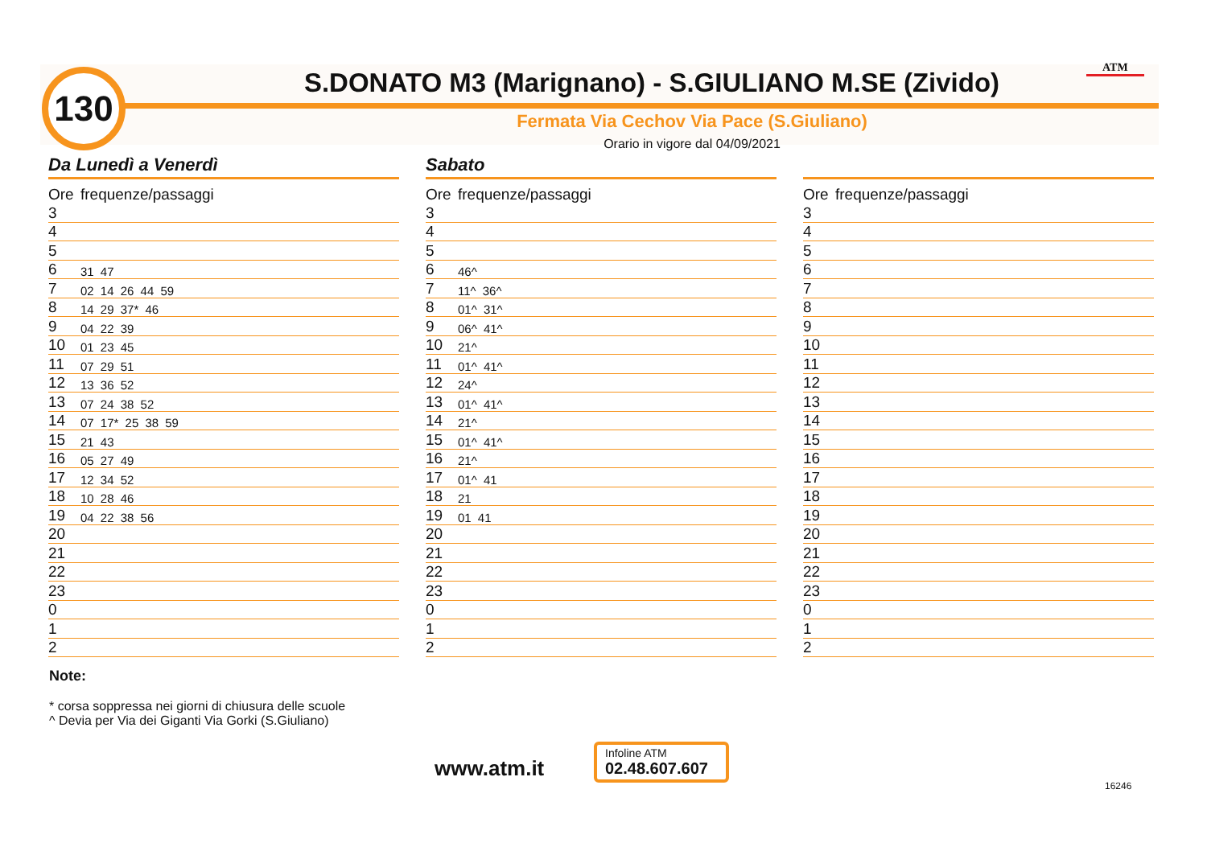130 S.DONATO M3 (Marignano) - S.GIULIANO M.SE (Zivido) ATM
Fermata Via Cechov Via Pace (S.Giuliano)
Orario in vigore dal 04/09/2021
Da Lunedì a Venerdì
| Ore | frequenze/passaggi |
| --- | --- |
| 3 | |
| 4 | |
| 5 | |
| 6 | 31 47 |
| 7 | 02 14 26 44 59 |
| 8 | 14 29 37* 46 |
| 9 | 04 22 39 |
| 10 | 01 23 45 |
| 11 | 07 29 51 |
| 12 | 13 36 52 |
| 13 | 07 24 38 52 |
| 14 | 07 17* 25 38 59 |
| 15 | 21 43 |
| 16 | 05 27 49 |
| 17 | 12 34 52 |
| 18 | 10 28 46 |
| 19 | 04 22 38 56 |
| 20 | |
| 21 | |
| 22 | |
| 23 | |
| 0 | |
| 1 | |
| 2 | |
Sabato
| Ore | frequenze/passaggi |
| --- | --- |
| 3 | |
| 4 | |
| 5 | |
| 6 | 46^ |
| 7 | 11^ 36^ |
| 8 | 01^ 31^ |
| 9 | 06^ 41^ |
| 10 | 21^ |
| 11 | 01^ 41^ |
| 12 | 24^ |
| 13 | 01^ 41^ |
| 14 | 21^ |
| 15 | 01^ 41^ |
| 16 | 21^ |
| 17 | 01^ 41 |
| 18 | 21 |
| 19 | 01 41 |
| 20 | |
| 21 | |
| 22 | |
| 23 | |
| 0 | |
| 1 | |
| 2 | |
| Ore | frequenze/passaggi |
| --- | --- |
| 3 | |
| 4 | |
| 5 | |
| 6 | |
| 7 | |
| 8 | |
| 9 | |
| 10 | |
| 11 | |
| 12 | |
| 13 | |
| 14 | |
| 15 | |
| 16 | |
| 17 | |
| 18 | |
| 19 | |
| 20 | |
| 21 | |
| 22 | |
| 23 | |
| 0 | |
| 1 | |
| 2 | |
Note:
* corsa soppressa nei giorni di chiusura delle scuole
^ Devia per Via dei Giganti Via Gorki (S.Giuliano)
www.atm.it
Infoline ATM
02.48.607.607
16246